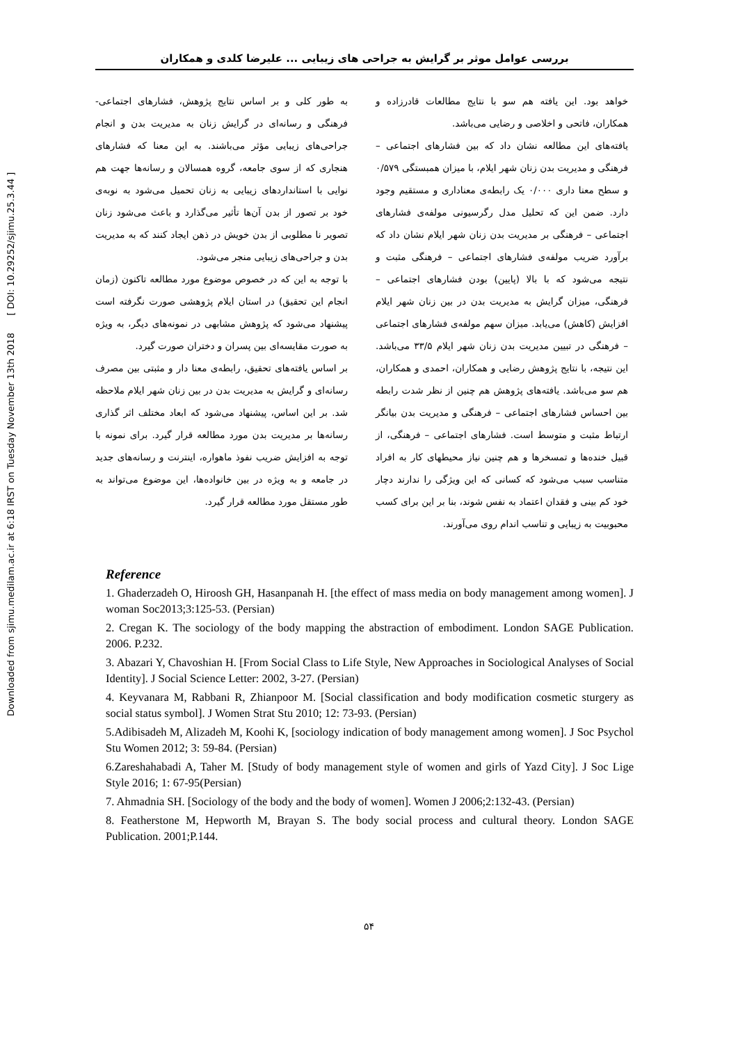Downloaded from sjimu.medilam.ac.ir at 6:18 IRST on Tuesday November 13th 2018 [ DOI: 10.29252/sjimu.25.3.44 ]
بررسی عوامل موثر بر گرایش به جراحی های زیبایی ... علیرضا کلدی و همکاران
خواهد بود. این یافته هم سو با نتایج مطالعات قادرزاده و همکاران، فاتحی و اخلاصی و رضایی می‌باشد.
یافته‌های این مطالعه نشان داد که بین فشارهای اجتماعی – فرهنگی و مدیریت بدن زنان شهر ایلام، با میزان همبستگی ۰/۵۷۹ و سطح معنا داری ۰/۰۰۰ یک رابطه‌ی معناداری و مستقیم وجود دارد. ضمن این که تحلیل مدل رگرسیونی مولفه‌ی فشارهای اجتماعی – فرهنگی بر مدیریت بدن زنان شهر ایلام نشان داد که برآورد ضریب مولفه‌ی فشارهای اجتماعی – فرهنگی مثبت و نتیجه می‌شود که با بالا (پایین) بودن فشارهای اجتماعی – فرهنگی، میزان گرایش به مدیریت بدن در بین زنان شهر ایلام افزایش (کاهش) می‌یابد. میزان سهم مولفه‌ی فشارهای اجتماعی – فرهنگی در تبیین مدیریت بدن زنان شهر ایلام ۳۳/۵ می‌باشد. این نتیجه، با نتایج پژوهش رضایی و همکاران، احمدی و همکاران، هم سو می‌باشد. یافته‌های پژوهش هم چنین از نظر شدت رابطه بین احساس فشارهای اجتماعی – فرهنگی و مدیریت بدن بیانگر ارتباط مثبت و متوسط است. فشارهای اجتماعی – فرهنگی، از قبیل خنده‌ها و تمسخرها و هم چنین نیاز محیطهای کار به افراد متناسب سبب می‌شود که کسانی که این ویژگی را ندارند دچار خود کم بینی و فقدان اعتماد به نفس شوند، بنا بر این برای کسب محبوبیت به زیبایی و تناسب اندام روی می‌آورند.
به طور کلی و بر اساس نتایج پژوهش، فشارهای اجتماعی- فرهنگی و رسانه‌ای در گرایش زنان به مدیریت بدن و انجام جراحی‌های زیبایی مؤثر می‌باشند. به این معنا که فشارهای هنجاری که از سوی جامعه، گروه همسالان و رسانه‌ها جهت هم نوایی با استانداردهای زیبایی به زنان تحمیل می‌شود به نوبه‌ی خود بر تصور از بدن آن‌ها تأثیر می‌گذارد و باعث می‌شود زنان تصویر نا مطلوبی از بدن خویش در ذهن ایجاد کنند که به مدیریت بدن و جراحی‌های زیبایی منجر می‌شود.
با توجه به این که در خصوص موضوع مورد مطالعه تاکنون (زمان انجام این تحقیق) در استان ایلام پژوهشی صورت نگرفته است پیشنهاد می‌شود که پژوهش مشابهی در نمونه‌های دیگر، به ویژه به صورت مقایسه‌ای بین پسران و دختران صورت گیرد.
بر اساس یافته‌های تحقیق، رابطه‌ی معنا دار و مثبتی بین مصرف رسانه‌ای و گرایش به مدیریت بدن در بین زنان شهر ایلام ملاحظه شد. بر این اساس، پیشنهاد می‌شود که ابعاد مختلف اثر گذاری رسانه‌ها بر مدیریت بدن مورد مطالعه قرار گیرد. برای نمونه با توجه به افزایش ضریب نفوذ ماهواره، اینترنت و رسانه‌های جدید در جامعه و به ویژه در بین خانواده‌ها، این موضوع می‌تواند به طور مستقل مورد مطالعه قرار گیرد.
Reference
1. Ghaderzadeh O, Hiroosh GH, Hasanpanah H. [the effect of mass media on body management among women]. J woman Soc2013;3:125-53. (Persian)
2. Cregan K. The sociology of the body mapping the abstraction of embodiment. London SAGE Publication. 2006. P.232.
3. Abazari Y, Chavoshian H. [From Social Class to Life Style, New Approaches in Sociological Analyses of Social Identity]. J Social Science Letter: 2002, 3-27. (Persian)
4. Keyvanara M, Rabbani R, Zhianpoor M. [Social classification and body modification cosmetic sturgery as social status symbol]. J Women Strat Stu 2010; 12: 73-93. (Persian)
5.Adibisadeh M, Alizadeh M, Koohi K, [sociology indication of body management among women]. J Soc Psychol Stu Women 2012; 3: 59-84. (Persian)
6.Zareshahabadi A, Taher M. [Study of body management style of women and girls of Yazd City]. J Soc Lige Style 2016; 1: 67-95(Persian)
7. Ahmadnia SH. [Sociology of the body and the body of women]. Women J 2006;2:132-43. (Persian)
8. Featherstone M, Hepworth M, Brayan S. The body social process and cultural theory. London SAGE Publication. 2001;P.144.
۵۴